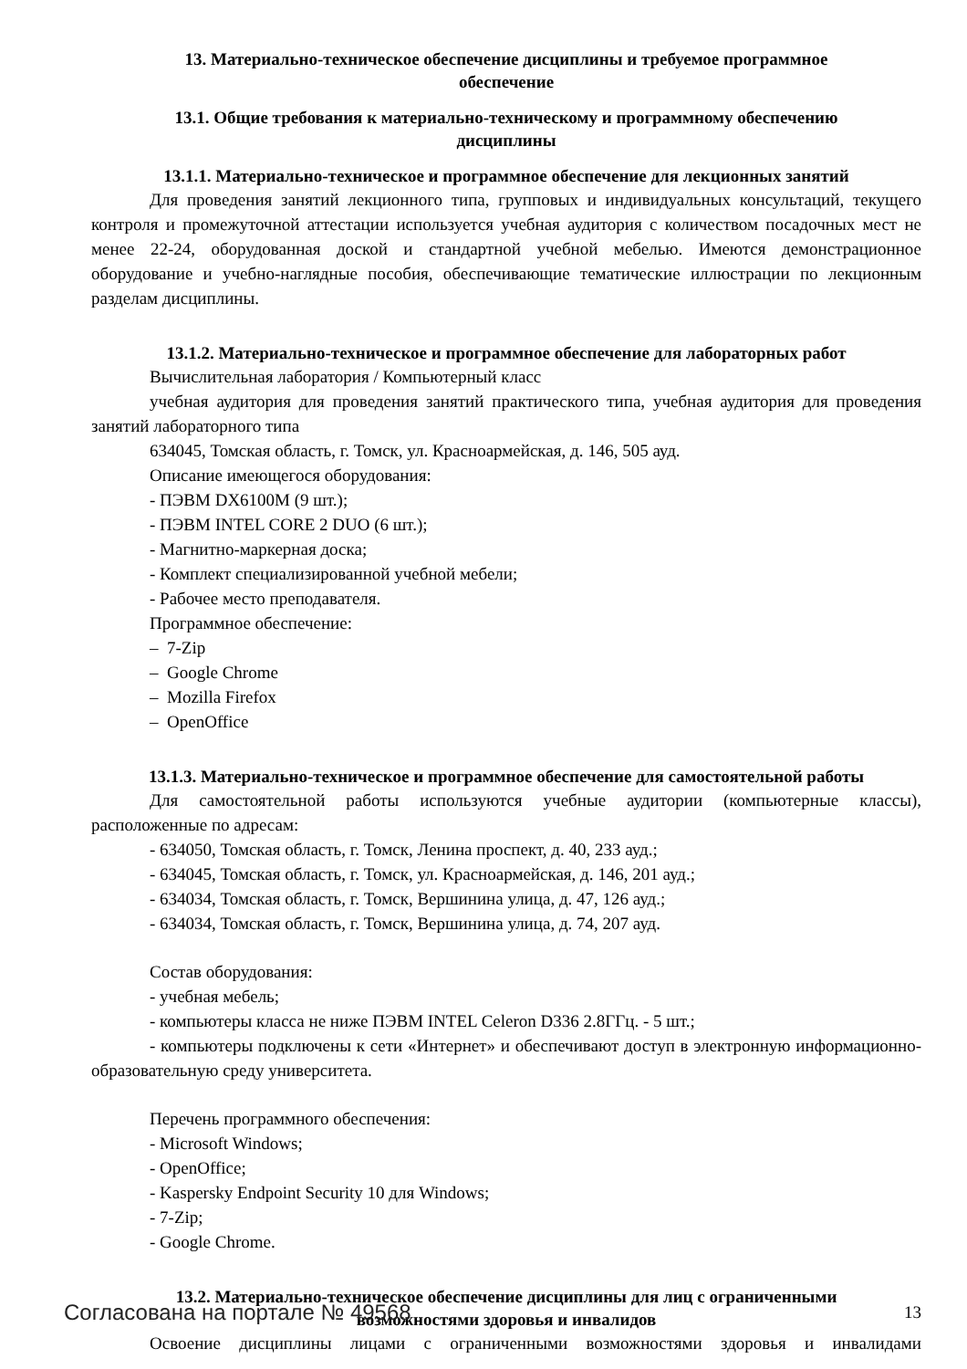13. Материально-техническое обеспечение дисциплины и требуемое программное обеспечение
13.1. Общие требования к материально-техническому и программному обеспечению дисциплины
13.1.1. Материально-техническое и программное обеспечение для лекционных занятий
Для проведения занятий лекционного типа, групповых и индивидуальных консультаций, текущего контроля и промежуточной аттестации используется учебная аудитория с количеством посадочных мест не менее 22-24, оборудованная доской и стандартной учебной мебелью. Имеются демонстрационное оборудование и учебно-наглядные пособия, обеспечивающие тематические иллюстрации по лекционным разделам дисциплины.
13.1.2. Материально-техническое и программное обеспечение для лабораторных работ
Вычислительная лаборатория / Компьютерный класс
учебная аудитория для проведения занятий практического типа, учебная аудитория для проведения занятий лабораторного типа
634045, Томская область, г. Томск, ул. Красноармейская, д. 146, 505 ауд.
Описание имеющегося оборудования:
- ПЭВМ DX6100M (9 шт.);
- ПЭВМ INTEL CORE 2 DUO (6 шт.);
- Магнитно-маркерная доска;
- Комплект специализированной учебной мебели;
- Рабочее место преподавателя.
Программное обеспечение:
– 7-Zip
– Google Chrome
– Mozilla Firefox
– OpenOffice
13.1.3. Материально-техническое и программное обеспечение для самостоятельной работы
Для самостоятельной работы используются учебные аудитории (компьютерные классы), расположенные по адресам:
- 634050, Томская область, г. Томск, Ленина проспект, д. 40, 233 ауд.;
- 634045, Томская область, г. Томск, ул. Красноармейская, д. 146, 201 ауд.;
- 634034, Томская область, г. Томск, Вершинина улица, д. 47, 126 ауд.;
- 634034, Томская область, г. Томск, Вершинина улица, д. 74, 207 ауд.
Состав оборудования:
- учебная мебель;
- компьютеры класса не ниже ПЭВМ INTEL Celeron D336 2.8ГГц. - 5 шт.;
- компьютеры подключены к сети «Интернет» и обеспечивают доступ в электронную информационно-образовательную среду университета.
Перечень программного обеспечения:
- Microsoft Windows;
- OpenOffice;
- Kaspersky Endpoint Security 10 для Windows;
- 7-Zip;
- Google Chrome.
13.2. Материально-техническое обеспечение дисциплины для лиц с ограниченными возможностями здоровья и инвалидов
Освоение дисциплины лицами с ограниченными возможностями здоровья и инвалидами
Согласована на портале № 49568 13